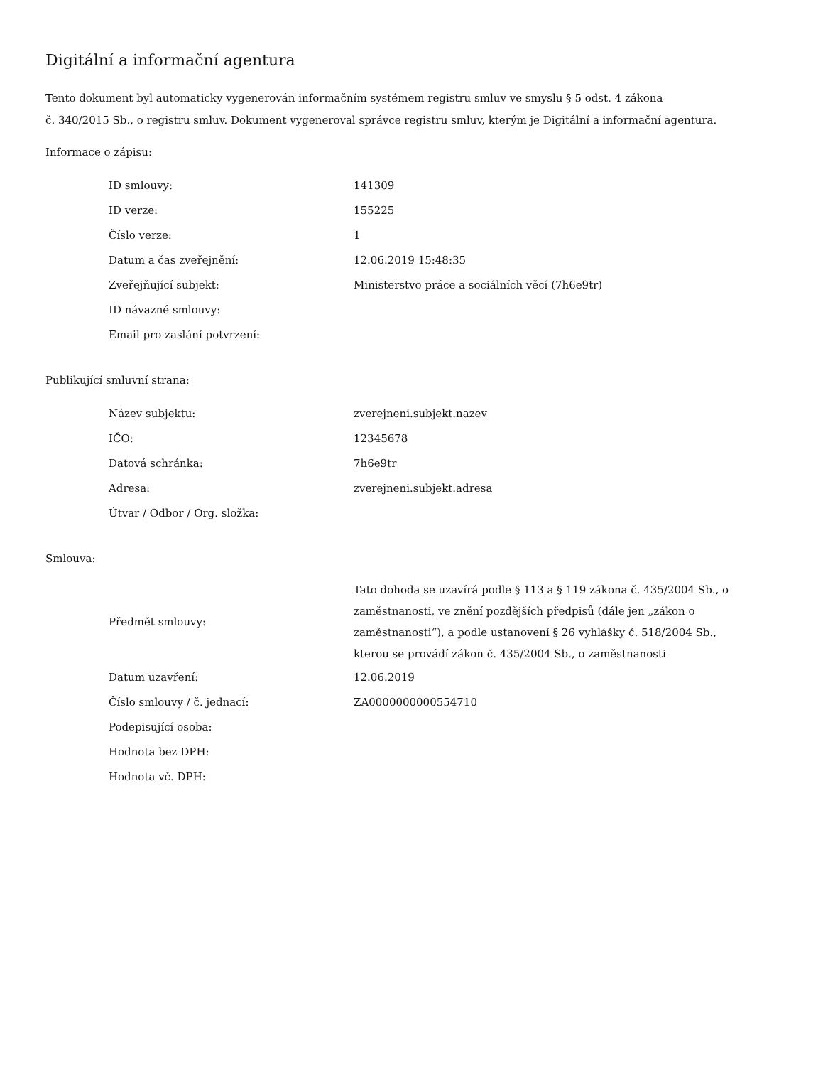Digitální a informační agentura
Tento dokument byl automaticky vygenerován informačním systémem registru smluv ve smyslu § 5 odst. 4 zákona
č. 340/2015 Sb., o registru smluv. Dokument vygeneroval správce registru smluv, kterým je Digitální a informační agentura.
Informace o zápisu:
| ID smlouvy: | 141309 |
| ID verze: | 155225 |
| Číslo verze: | 1 |
| Datum a čas zveřejnění: | 12.06.2019 15:48:35 |
| Zveřejňující subjekt: | Ministerstvo práce a sociálních věcí (7h6e9tr) |
| ID návazné smlouvy: | |
| Email pro zaslání potvrzení: | |
Publikující smluvní strana:
| Název subjektu: | zverejneni.subjekt.nazev |
| IČO: | 12345678 |
| Datová schránka: | 7h6e9tr |
| Adresa: | zverejneni.subjekt.adresa |
| Útvar / Odbor / Org. složka: | |
Smlouva:
| Předmět smlouvy: | Tato dohoda se uzavírá podle § 113 a § 119 zákona č. 435/2004 Sb., o zaměstnanosti, ve znění pozdějších předpisů (dále jen „zákon o zaměstnanosti“), a podle ustanovení § 26 vyhlášky č. 518/2004 Sb., kterou se provádí zákon č. 435/2004 Sb., o zaměstnanosti |
| Datum uzavření: | 12.06.2019 |
| Číslo smlouvy / č. jednací: | ZA0000000000554710 |
| Podepisující osoba: | |
| Hodnota bez DPH: | |
| Hodnota vč. DPH: | |